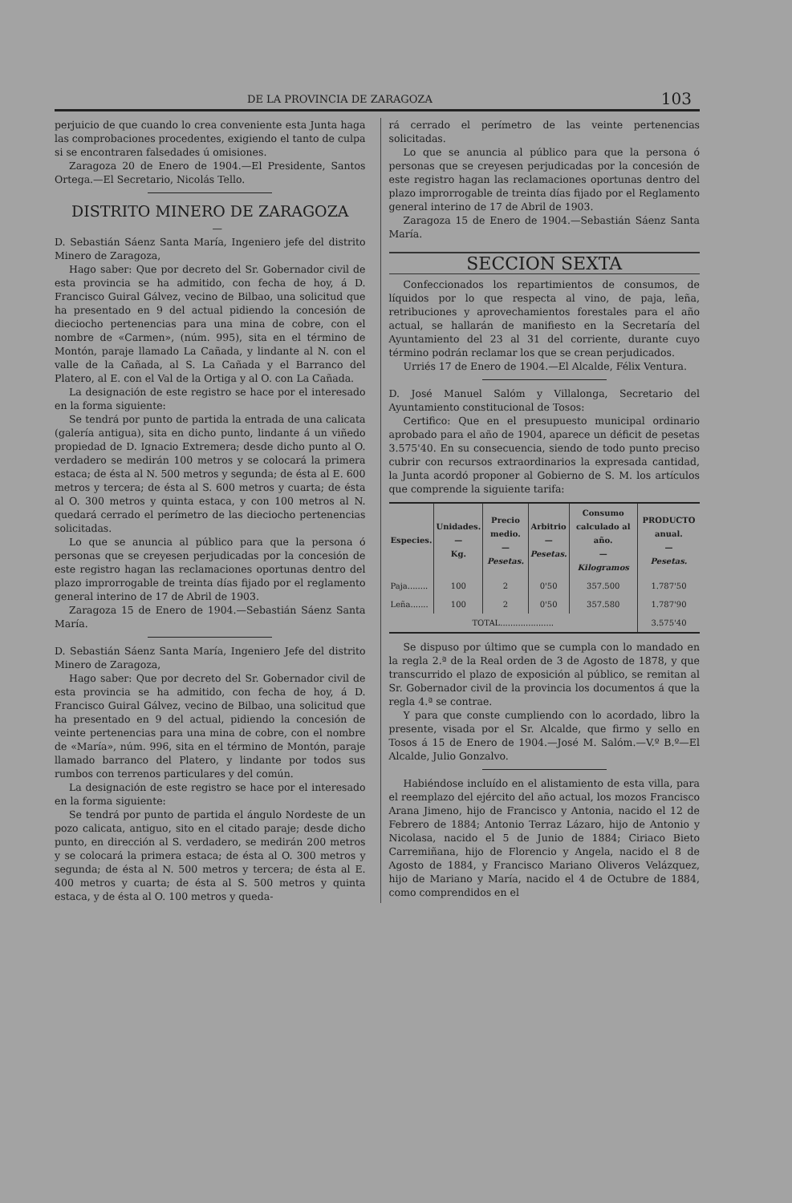DE LA PROVINCIA DE ZARAGOZA 103
perjuicio de que cuando lo crea conveniente esta Junta haga las comprobaciones procedentes, exigiendo el tanto de culpa si se encontraren falsedades ú omisiones.
Zaragoza 20 de Enero de 1904.—El Presidente, Santos Ortega.—El Secretario, Nicolás Tello.
DISTRITO MINERO DE ZARAGOZA
—
D. Sebastián Sáenz Santa María, Ingeniero jefe del distrito Minero de Zaragoza,
Hago saber: Que por decreto del Sr. Gobernador civil de esta provincia se ha admitido, con fecha de hoy, á D. Francisco Guiral Gálvez, vecino de Bilbao, una solicitud que ha presentado en 9 del actual pidiendo la concesión de dieciocho pertenencias para una mina de cobre, con el nombre de «Carmen», (núm. 995), sita en el término de Montón, paraje llamado La Cañada, y lindante al N. con el valle de la Cañada, al S. La Cañada y el Barranco del Platero, al E. con el Val de la Ortiga y al O. con La Cañada.
La designación de este registro se hace por el interesado en la forma siguiente:
Se tendrá por punto de partida la entrada de una calicata (galería antigua), sita en dicho punto, lindante á un viñedo propiedad de D. Ignacio Extremera; desde dicho punto al O. verdadero se medirán 100 metros y se colocará la primera estaca; de ésta al N. 500 metros y segunda; de ésta al E. 600 metros y tercera; de ésta al S. 600 metros y cuarta; de ésta al O. 300 metros y quinta estaca, y con 100 metros al N. quedará cerrado el perímetro de las dieciocho pertenencias solicitadas.
Lo que se anuncia al público para que la persona ó personas que se creyesen perjudicadas por la concesión de este registro hagan las reclamaciones oportunas dentro del plazo improrrogable de treinta días fijado por el reglamento general interino de 17 de Abril de 1903.
Zaragoza 15 de Enero de 1904.—Sebastián Sáenz Santa María.
D. Sebastián Sáenz Santa María, Ingeniero Jefe del distrito Minero de Zaragoza,
Hago saber: Que por decreto del Sr. Gobernador civil de esta provincia se ha admitido, con fecha de hoy, á D. Francisco Guiral Gálvez, vecino de Bilbao, una solicitud que ha presentado en 9 del actual, pidiendo la concesión de veinte pertenencias para una mina de cobre, con el nombre de «María», núm. 996, sita en el término de Montón, paraje llamado barranco del Platero, y lindante por todos sus rumbos con terrenos particulares y del común.
La designación de este registro se hace por el interesado en la forma siguiente:
Se tendrá por punto de partida el ángulo Nordeste de un pozo calicata, antiguo, sito en el citado paraje; desde dicho punto, en dirección al S. verdadero, se medirán 200 metros y se colocará la primera estaca; de ésta al O. 300 metros y segunda; de ésta al N. 500 metros y tercera; de ésta al E. 400 metros y cuarta; de ésta al S. 500 metros y quinta estaca, y de ésta al O. 100 metros y queda-
rá cerrado el perímetro de las veinte pertenencias solicitadas.
Lo que se anuncia al público para que la persona ó personas que se creyesen perjudicadas por la concesión de este registro hagan las reclamaciones oportunas dentro del plazo improrrogable de treinta días fijado por el Reglamento general interino de 17 de Abril de 1903.
Zaragoza 15 de Enero de 1904.—Sebastián Sáenz Santa María.
SECCION SEXTA
Confeccionados los repartimientos de consumos, de líquidos por lo que respecta al vino, de paja, leña, retribuciones y aprovechamientos forestales para el año actual, se hallarán de manifiesto en la Secretaría del Ayuntamiento del 23 al 31 del corriente, durante cuyo término podrán reclamar los que se crean perjudicados.
Urriés 17 de Enero de 1904.—El Alcalde, Félix Ventura.
D. José Manuel Salóm y Villalonga, Secretario del Ayuntamiento constitucional de Tosos:
Certifico: Que en el presupuesto municipal ordinario aprobado para el año de 1904, aparece un déficit de pesetas 3.575'40. En su consecuencia, siendo de todo punto preciso cubrir con recursos extraordinarios la expresada cantidad, la Junta acordó proponer al Gobierno de S. M. los artículos que comprende la siguiente tarifa:
| Especies. | Unidades. — Kg. | Precio medio. — Pesetas. | Arbitrio — Pesetas. | Consumo calculado al año. — Kilogramos | PRODUCTO anual. — Pesetas. |
| --- | --- | --- | --- | --- | --- |
| Paja........ | 100 | 2 | 0'50 | 357.500 | 1.787'50 |
| Leña....... | 100 | 2 | 0'50 | 357.580 | 1.787'90 |
| TOTAL..................... | | | | | 3.575'40 |
Se dispuso por último que se cumpla con lo mandado en la regla 2.ª de la Real orden de 3 de Agosto de 1878, y que transcurrido el plazo de exposición al público, se remitan al Sr. Gobernador civil de la provincia los documentos á que la regla 4.ª se contrae.
Y para que conste cumpliendo con lo acordado, libro la presente, visada por el Sr. Alcalde, que firmo y sello en Tosos á 15 de Enero de 1904.—José M. Salóm.—V.º B.º—El Alcalde, Julio Gonzalvo.
Habiéndose incluído en el alistamiento de esta villa, para el reemplazo del ejército del año actual, los mozos Francisco Arana Jimeno, hijo de Francisco y Antonia, nacido el 12 de Febrero de 1884; Antonio Terraz Lázaro, hijo de Antonio y Nicolasa, nacido el 5 de Junio de 1884; Ciriaco Bieto Carremiñana, hijo de Florencio y Angela, nacido el 8 de Agosto de 1884, y Francisco Mariano Oliveros Velázquez, hijo de Mariano y María, nacido el 4 de Octubre de 1884, como comprendidos en el